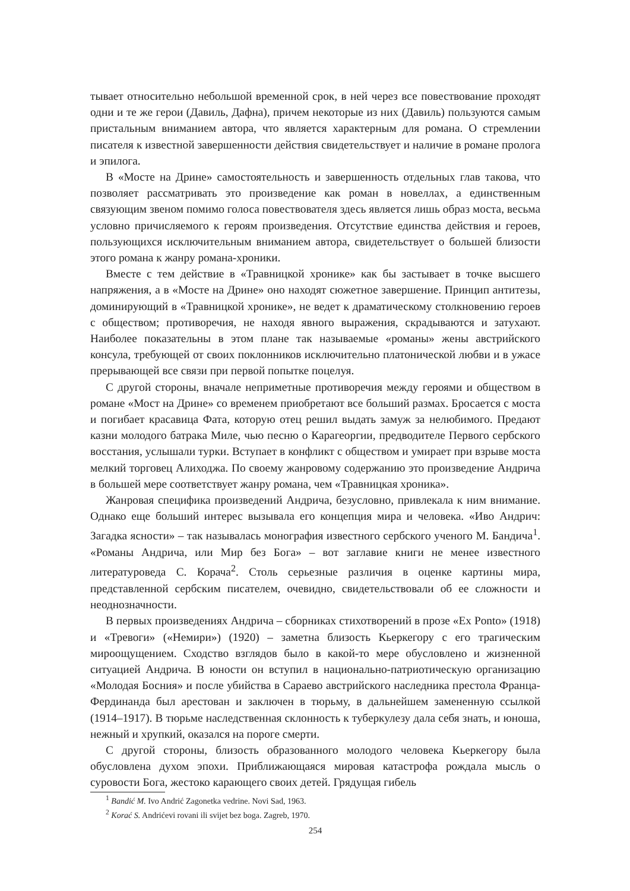тывает относительно небольшой временной срок, в ней через все повествование проходят одни и те же герои (Давиль, Дафна), причем некоторые из них (Давиль) пользуются самым пристальным вниманием автора, что является характерным для романа. О стремлении писателя к известной завершенности действия свидетельствует и наличие в романе пролога и эпилога.
В «Мосте на Дрине» самостоятельность и завершенность отдельных глав такова, что позволяет рассматривать это произведение как роман в новеллах, а единственным связующим звеном помимо голоса повествователя здесь является лишь образ моста, весьма условно причисляемого к героям произведения. Отсутствие единства действия и героев, пользующихся исключительным вниманием автора, свидетельствует о большей близости этого романа к жанру романа-хроники.
Вместе с тем действие в «Травницкой хронике» как бы застывает в точке высшего напряжения, а в «Мосте на Дрине» оно находят сюжетное завершение. Принцип антитезы, доминирующий в «Травницкой хронике», не ведет к драматическому столкновению героев с обществом; противоречия, не находя явного выражения, скрадываются и затухают. Наиболее показательны в этом плане так называемые «романы» жены австрийского консула, требующей от своих поклонников исключительно платонической любви и в ужасе прерывающей все связи при первой попытке поцелуя.
С другой стороны, вначале неприметные противоречия между героями и обществом в романе «Мост на Дрине» со временем приобретают все больший размах. Бросается с моста и погибает красавица Фата, которую отец решил выдать замуж за нелюбимого. Предают казни молодого батрака Миле, чью песню о Карагеоргии, предводителе Первого сербского восстания, услышали турки. Вступает в конфликт с обществом и умирает при взрыве моста мелкий торговец Алиходжа. По своему жанровому содержанию это произведение Андрича в большей мере соответствует жанру романа, чем «Травницкая хроника».
Жанровая специфика произведений Андрича, безусловно, привлекала к ним внимание. Однако еще больший интерес вызывала его концепция мира и человека. «Иво Андрич: Загадка ясности» – так называлась монография известного сербского ученого М. Бандича<sup>1</sup>. «Романы Андрича, или Мир без Бога» – вот заглавие книги не менее известного литературоведа С. Корача<sup>2</sup>. Столь серьезные различия в оценке картины мира, представленной сербским писателем, очевидно, свидетельствовали об ее сложности и неоднозначности.
В первых произведениях Андрича – сборниках стихотворений в прозе «Ex Ponto» (1918) и «Тревоги» («Немири») (1920) – заметна близость Кьеркегору с его трагическим мироощущением. Сходство взглядов было в какой-то мере обусловлено и жизненной ситуацией Андрича. В юности он вступил в национально-патриотическую организацию «Молодая Босния» и после убийства в Сараево австрийского наследника престола Франца-Фердинанда был арестован и заключен в тюрьму, в дальнейшем замененную ссылкой (1914–1917). В тюрьме наследственная склонность к туберкулезу дала себя знать, и юноша, нежный и хрупкий, оказался на пороге смерти.
С другой стороны, близость образованного молодого человека Кьеркегору была обусловлена духом эпохи. Приближающаяся мировая катастрофа рождала мысль о суровости Бога, жестоко карающего своих детей. Грядущая гибель
<sup>1</sup> Bandić M. Ivo Andrić Zagonetka vedrine. Novi Sad, 1963.
<sup>2</sup> Korać S. Andrićevi rovani ili svijet bez boga. Zagreb, 1970.
254